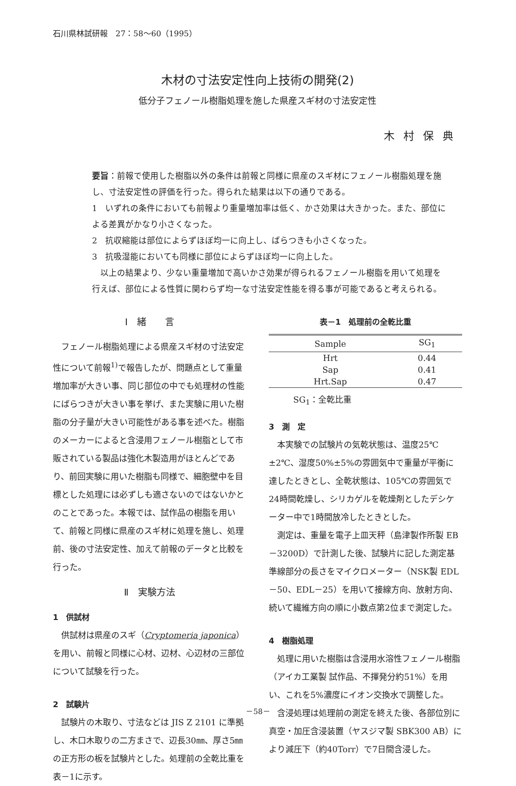石川県林試研報　27：58～60（1995）
木材の寸法安定性向上技術の開発(2)
低分子フェノール樹脂処理を施した県産スギ材の寸法安定性
木村保典
要旨：前報で使用した樹脂以外の条件は前報と同様に県産のスギ材にフェノール樹脂処理を施し、寸法安定性の評価を行った。得られた結果は以下の通りである。
1　いずれの条件においても前報より重量増加率は低く、かさ効果は大きかった。また、部位による差異がかなり小さくなった。
2　抗収縮能は部位によらずほぼ均一に向上し、ばらつきも小さくなった。
3　抗吸湿能においても同様に部位によらずほぼ均一に向上した。
　以上の結果より、少ない重量増加で高いかさ効果が得られるフェノール樹脂を用いて処理を行えば、部位による性質に関わらず均一な寸法安定性能を得る事が可能であると考えられる。
Ⅰ　緒　　言
フェノール樹脂処理による県産スギ材の寸法安定性について前報<sup>1)</sup>で報告したが、問題点として重量増加率が大きい事、同じ部位の中でも処理材の性能にばらつきが大きい事を挙げ、また実験に用いた樹脂の分子量が大きい可能性がある事を述べた。樹脂のメーカーによると含浸用フェノール樹脂として市販されている製品は強化木製造用がほとんどであり、前回実験に用いた樹脂も同様で、細胞壁中を目標とした処理には必ずしも適さないのではないかとのことであった。本報では、試作品の樹脂を用いて、前報と同様に県産のスギ材に処理を施し、処理前、後の寸法安定性、加えて前報のデータと比較を行った。
Ⅱ　実験方法
1　供試材
供試材は県産のスギ（Cryptomeria japonica）を用い、前報と同様に心材、辺材、心辺材の三部位について試験を行った。
2　試験片
試験片の木取り、寸法などは JIS Z 2101 に準拠し、木口木取りの二方まさで、辺長30㎜、厚さ5㎜の正方形の板を試験片とした。処理前の全乾比重を表－1に示す。
表－1　処理前の全乾比重
| Sample | SG<sub>1</sub> |
| --- | --- |
| Hrt | 0.44 |
| Sap | 0.41 |
| Hrt.Sap | 0.47 |
SG<sub>1</sub>：全乾比重
3　測　定
本実験での試験片の気乾状態は、温度25℃±2℃、湿度50%±5%の雰囲気中で重量が平衡に達したときとし、全乾状態は、105℃の雰囲気で24時間乾燥し、シリカゲルを乾燥剤としたデシケーター中で1時間放冷したときとした。
測定は、重量を電子上皿天秤（島津製作所製 EB－3200D）で計測した後、試験片に記した測定基準線部分の長さをマイクロメーター（NSK製 EDL－50、EDL－25）を用いて接線方向、放射方向、続いて繊維方向の順に小数点第2位まで測定した。
4　樹脂処理
処理に用いた樹脂は含浸用水溶性フェノール樹脂（アイカ工業製 試作品、不揮発分約51%）を用い、これを5%濃度にイオン交換水で調整した。
含浸処理は処理前の測定を終えた後、各部位別に真空・加圧含浸装置（ヤスジマ製 SBK300 AB）により減圧下（約40Torr）で7日間含浸した。
－58－